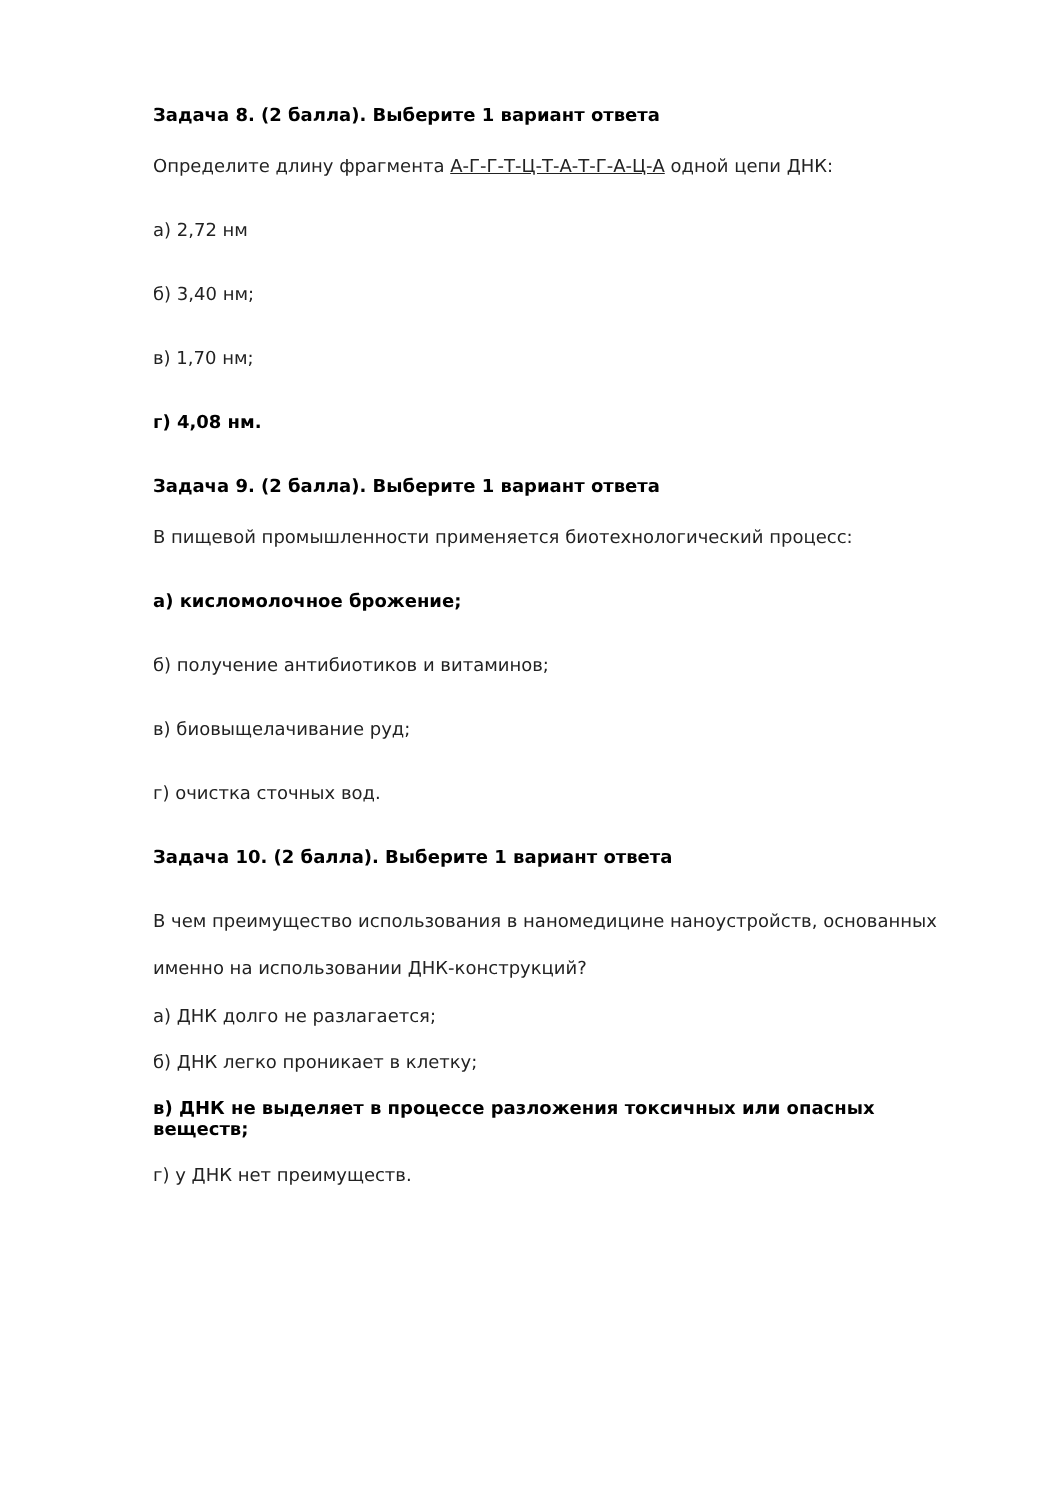Задача 8. (2 балла). Выберите 1 вариант ответа
Определите длину фрагмента А-Г-Г-Т-Ц-Т-А-Т-Г-А-Ц-А одной цепи ДНК:
а) 2,72 нм
б) 3,40 нм;
в) 1,70 нм;
г) 4,08 нм.
Задача 9. (2 балла). Выберите 1 вариант ответа
В пищевой промышленности применяется биотехнологический процесс:
а) кисломолочное брожение;
б) получение антибиотиков и витаминов;
в) биовыщелачивание руд;
г) очистка сточных вод.
Задача 10. (2 балла). Выберите 1 вариант ответа
В чем преимущество использования в наномедицине наноустройств, основанных именно на использовании ДНК-конструкций?
а) ДНК долго не разлагается;
б) ДНК легко проникает в клетку;
в) ДНК не выделяет в процессе разложения токсичных или опасных веществ;
г) у ДНК нет преимуществ.